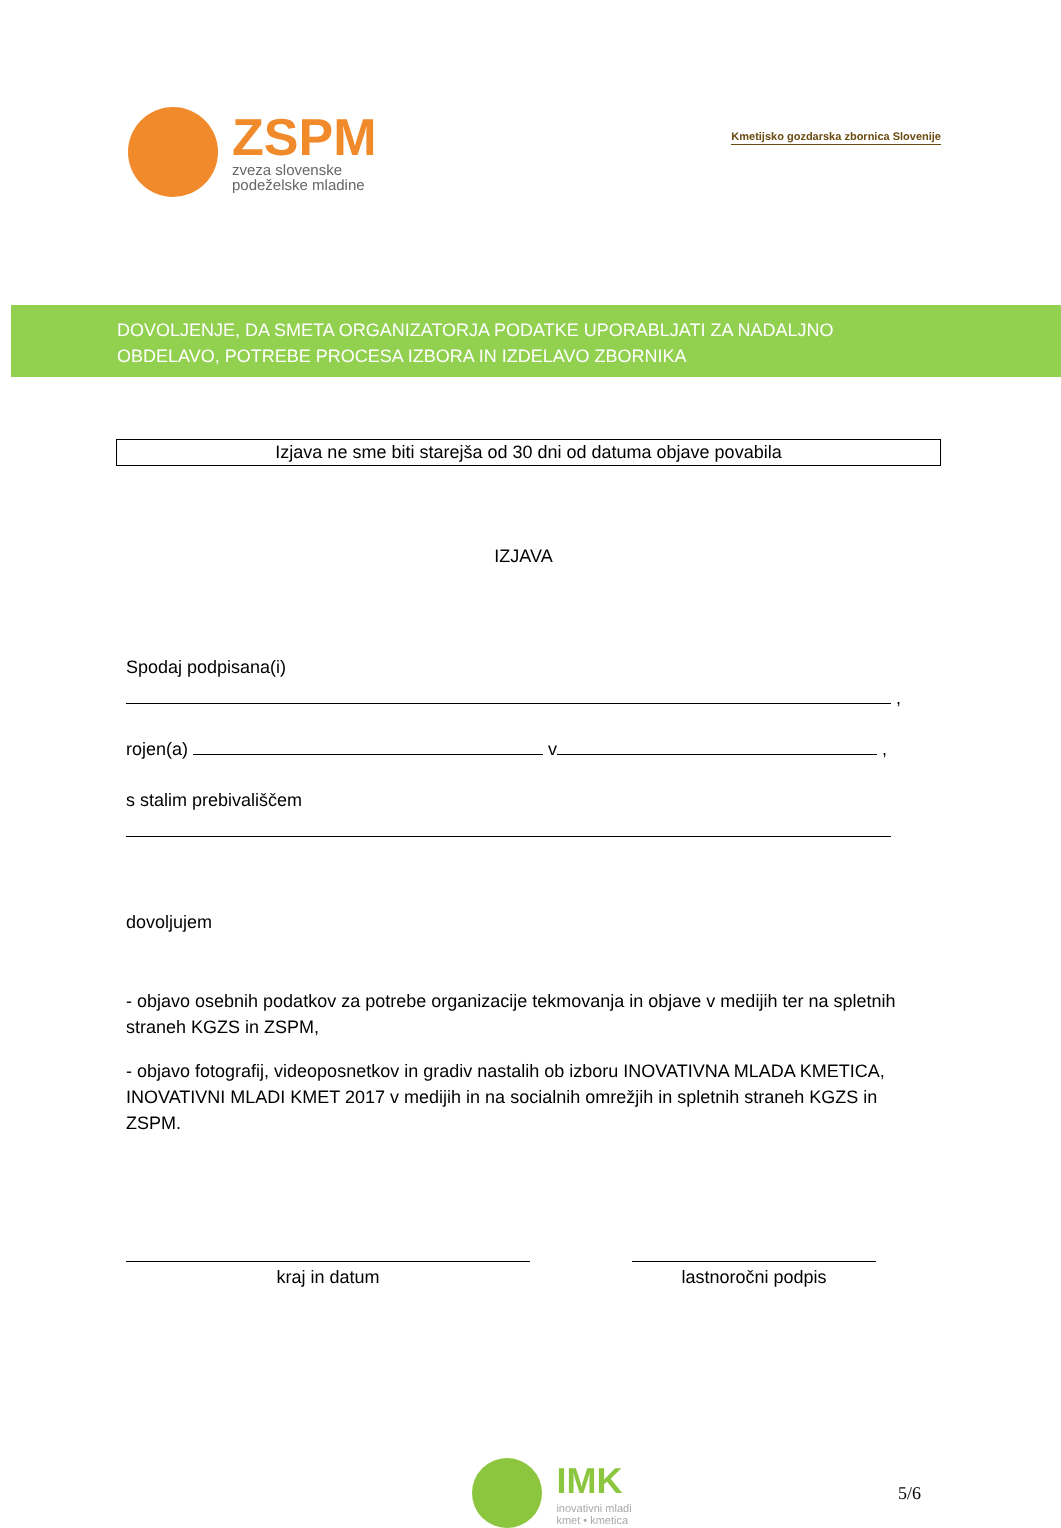ZSPM
zveza slovenske
podeželske mladine
Kmetijsko gozdarska zbornica Slovenije
DOVOLJENJE, DA SMETA ORGANIZATORJA PODATKE UPORABLJATI ZA NADALJNO
OBDELAVO, POTREBE PROCESA IZBORA IN IZDELAVO ZBORNIKA
Izjava ne sme biti starejša od 30 dni od datuma objave povabila
IZJAVA
Spodaj podpisana(i)
,
rojen(a) v ,
s stalim prebivališčem
dovoljujem
- objavo osebnih podatkov za potrebe organizacije tekmovanja in objave v medijih ter na spletnih straneh KGZS in ZSPM,
- objavo fotografij, videoposnetkov in gradiv nastalih ob izboru INOVATIVNA MLADA KMETICA, INOVATIVNI MLADI KMET 2017 v medijih in na socialnih omrežjih in spletnih straneh KGZS in ZSPM.
kraj in datum lastnoročni podpis
IMK
inovativni mladi
kmet • kmetica
5/6